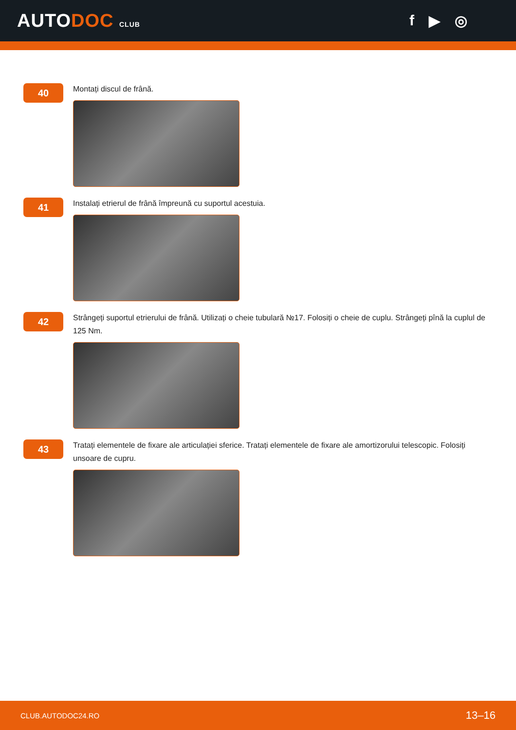AUTODOC CLUB
f ▶ ◎
40
Montați discul de frână.
41
Instalați etrierul de frână împreună cu suportul acestuia.
42
Strângeți suportul etrierului de frână. Utilizați o cheie tubulară №17. Folosiți o cheie de cuplu. Strângeți pînă la cuplul de 125 Nm.
43
Tratați elementele de fixare ale articulației sferice. Tratați elementele de fixare ale amortizorului telescopic. Folosiți unsoare de cupru.
CLUB.AUTODOC24.RO 13–16